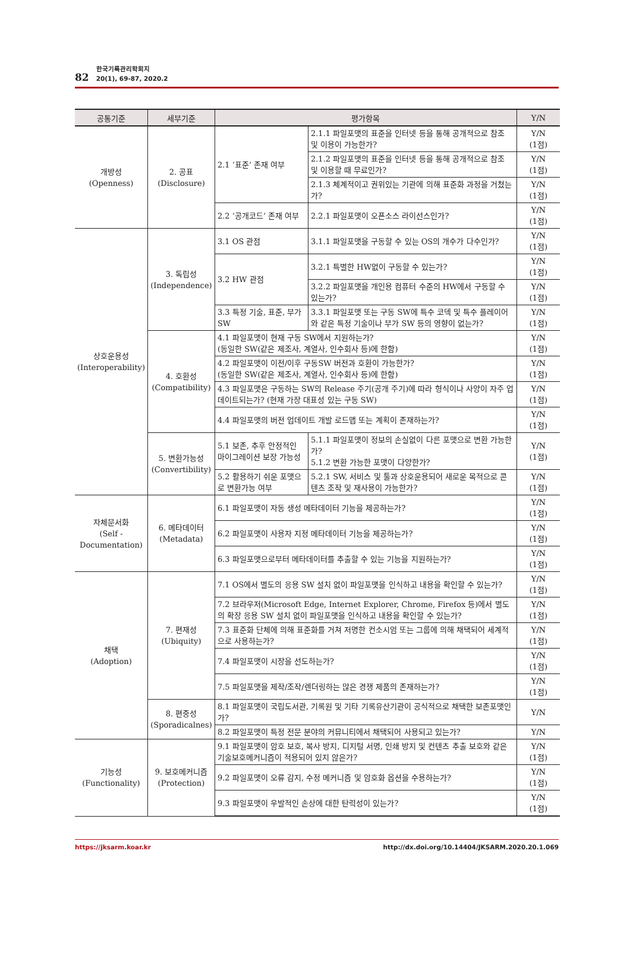82
한국기록관리학회지
20(1), 69-87, 2020.2
| 공통기준 | 세부기준 | 평가항목 | | Y/N |
| --- | --- | --- | --- | --- |
| 개방성 (Openness) | 2. 공표 (Disclosure) | 2.1 ‘표준’ 존재 여부 | 2.1.1 파일포맷의 표준을 인터넷 등을 통해 공개적으로 참조 및 이용이 가능한가? | Y/N (1점) |
| | | | 2.1.2 파일포맷의 표준을 인터넷 등을 통해 공개적으로 참조 및 이용할 때 무료인가? | Y/N (1점) |
| | | | 2.1.3 체계적이고 권위있는 기관에 의해 표준화 과정을 거쳤는가? | Y/N (1점) |
| | | 2.2 ‘공개코드’ 존재 여부 | 2.2.1 파일포맷이 오픈소스 라이선스인가? | Y/N (1점) |
| 상호운용성 (Interoperability) | 3. 독립성 (Independence) | 3.1 OS 관점 | 3.1.1 파일포맷을 구동할 수 있는 OS의 개수가 다수인가? | Y/N (1점) |
| | | 3.2 HW 관점 | 3.2.1 특별한 HW없이 구동할 수 있는가? | Y/N (1점) |
| | | | 3.2.2 파일포맷을 개인용 컴퓨터 수준의 HW에서 구동할 수 있는가? | Y/N (1점) |
| | | 3.3 특정 기술, 표준, 부가 SW | 3.3.1 파일포맷 또는 구동 SW에 특수 코덱 및 특수 플레이어와 같은 특정 기술이나 부가 SW 등의 영향이 없는가? | Y/N (1점) |
| | 4. 호환성 (Compatibility) | 4.1 파일포맷이 현재 구동 SW에서 지원하는가? (동일한 SW(같은 제조사, 계열사, 인수회사 등)에 한함) | | Y/N (1점) |
| | | 4.2 파일포맷이 이전/이후 구동SW 버전과 호환이 가능한가? (동일한 SW(같은 제조사, 계열사, 인수회사 등)에 한함) | | Y/N (1점) |
| | | 4.3 파일포맷은 구동하는 SW의 Release 주기(공개 주기)에 따라 형식이나 사양이 자주 업데이트되는가? (현재 가장 대표성 있는 구동 SW) | | Y/N (1점) |
| | | 4.4 파일포맷의 버전 업데이트 개발 로드맵 또는 계획이 존재하는가? | | Y/N (1점) |
| | 5. 변환가능성 (Convertibility) | 5.1 보존, 추후 안정적인 마이그레이션 보장 가능성 | 5.1.1 파일포맷이 정보의 손실없이 다른 포맷으로 변환 가능한가? 5.1.2 변환 가능한 포맷이 다양한가? | Y/N (1점) |
| | | 5.2 활용하기 쉬운 포맷으로 변환가능 여부 | 5.2.1 SW, 서비스 및 툴과 상호운용되어 새로운 목적으로 콘텐츠 조작 및 재사용이 가능한가? | Y/N (1점) |
| 자체문서화 (Self - Documentation) | 6. 메타데이터 (Metadata) | 6.1 파일포맷이 자동 생성 메타데이터 기능을 제공하는가? | | Y/N (1점) |
| | | 6.2 파일포맷이 사용자 지정 메타데이터 기능을 제공하는가? | | Y/N (1점) |
| | | 6.3 파일포맷으로부터 메타데이터를 추출할 수 있는 기능을 지원하는가? | | Y/N (1점) |
| 채택 (Adoption) | 7. 편재성 (Ubiquity) | 7.1 OS에서 별도의 응용 SW 설치 없이 파일포맷을 인식하고 내용을 확인할 수 있는가? | | Y/N (1점) |
| | | 7.2 브라우저(Microsoft Edge, Internet Explorer, Chrome, Firefox 등)에서 별도의 확장 응용 SW 설치 없이 파일포맷을 인식하고 내용을 확인할 수 있는가? | | Y/N (1점) |
| | | 7.3 표준화 단체에 의해 표준화를 거쳐 저명한 컨소시엄 또는 그룹에 의해 채택되어 세계적으로 사용하는가? | | Y/N (1점) |
| | | 7.4 파일포맷이 시장을 선도하는가? | | Y/N (1점) |
| | | 7.5 파일포맷을 제작/조작/렌더링하는 많은 경쟁 제품의 존재하는가? | | Y/N (1점) |
| | 8. 편중성 (Sporadicalnes) | 8.1 파일포맷이 국립도서관, 기록원 및 기타 기록유산기관이 공식적으로 채택한 보존포맷인가? | | Y/N |
| | | 8.2 파일포맷이 특정 전문 분야의 커뮤니티에서 채택되어 사용되고 있는가? | | Y/N |
| 기능성 (Functionality) | 9. 보호메커니즘 (Protection) | 9.1 파일포맷이 암호 보호, 복사 방지, 디지털 서명, 인쇄 방지 및 컨텐츠 추출 보호와 같은 기술보호메커니즘이 적용되어 있지 않은가? | | Y/N (1점) |
| | | 9.2 파일포맷이 오류 감지, 수정 메커니즘 및 암호화 옵션을 수용하는가? | | Y/N (1점) |
| | | 9.3 파일포맷이 우발적인 손상에 대한 탄력성이 있는가? | | Y/N (1점) |
https://jksarm.koar.kr http://dx.doi.org/10.14404/JKSARM.2020.20.1.069